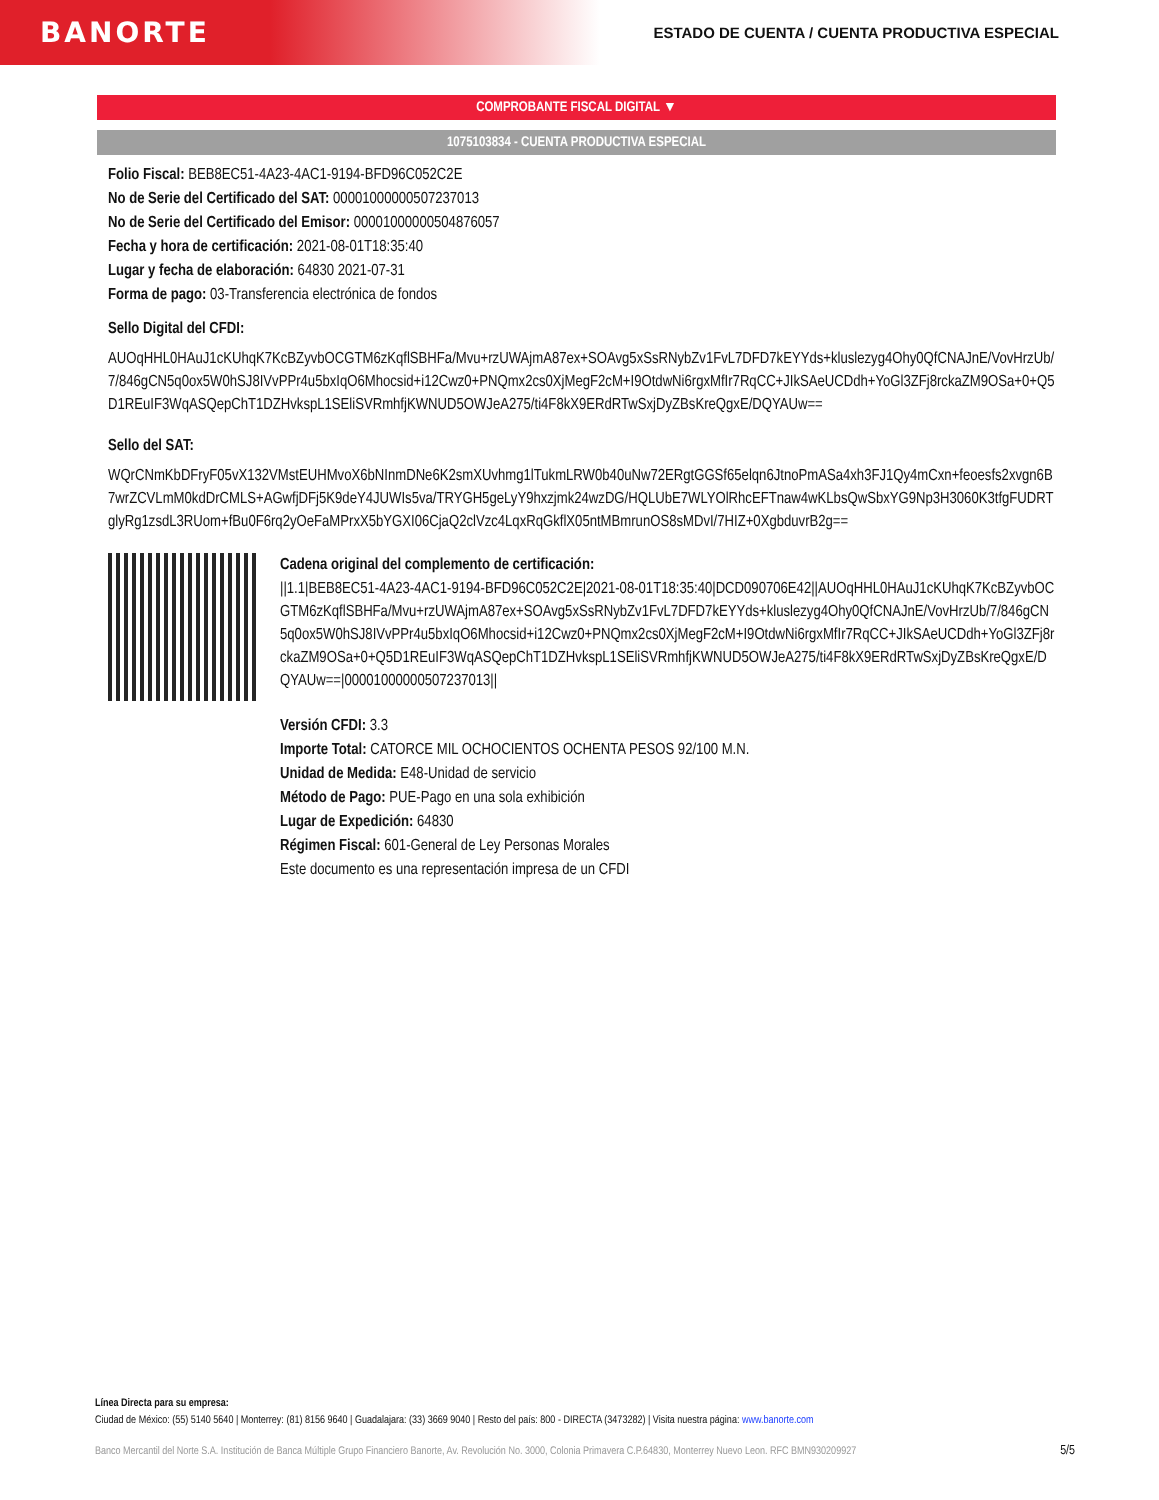BANORTE
ESTADO DE CUENTA / CUENTA PRODUCTIVA ESPECIAL
COMPROBANTE FISCAL DIGITAL ▼
1075103834 - CUENTA PRODUCTIVA ESPECIAL
Folio Fiscal: BEB8EC51-4A23-4AC1-9194-BFD96C052C2E
No de Serie del Certificado del SAT: 00001000000507237013
No de Serie del Certificado del Emisor: 00001000000504876057
Fecha y hora de certificación: 2021-08-01T18:35:40
Lugar y fecha de elaboración: 64830 2021-07-31
Forma de pago: 03-Transferencia electrónica de fondos
Sello Digital del CFDI:
AUOqHHL0HAuJ1cKUhqK7KcBZyvbOCGTM6zKqflSBHFa/Mvu+rzUWAjmA87ex+SOAvg5xSsRNybZv1FvL7DFD7kEYYds+kluslezyg4Ohy0QfCNAJnE/VovHrzUb/7/846gCN5q0ox5W0hSJ8IVvPPr4u5bxIqO6Mhocsid+i12Cwz0+PNQmx2cs0XjMegF2cM+I9OtdwNi6rgxMfIr7RqCC+JIkSAeUCDdh+YoGl3ZFj8rckaZM9OSa+0+Q5D1REuIF3WqASQepChT1DZHvkspL1SEliSVRmhfjKWNUD5OWJeA275/ti4F8kX9ERdRTwSxjDyZBsKreQgxE/DQYAUw==
Sello del SAT:
WQrCNmKbDFryF05vX132VMstEUHMvoX6bNInmDNe6K2smXUvhmg1lTukmLRW0b40uNw72ERgtGGSf65elqn6JtnoPmASa4xh3FJ1Qy4mCxn+feoesfs2xvgn6B7wrZCVLmM0kdDrCMLS+AGwfjDFj5K9deY4JUWIs5va/TRYGH5geLyY9hxzjmk24wzDG/HQLUbE7WLYOlRhcEFTnaw4wKLbsQwSbxYG9Np3H3060K3tfgFUDRTglyRg1zsdL3RUom+fBu0F6rq2yOeFaMPrxX5bYGXI06CjaQ2clVzc4LqxRqGkflX05ntMBmrunOS8sMDvI/7HIZ+0XgbduvrB2g==
Cadena original del complemento de certificación:
||1.1|BEB8EC51-4A23-4AC1-9194-BFD96C052C2E|2021-08-01T18:35:40|DCD090706E42||AUOqHHL0HAuJ1cKUhqK7KcBZyvbOCGTM6zKqflSBHFa/Mvu+rzUWAjmA87ex+SOAvg5xSsRNybZv1FvL7DFD7kEYYds+kluslezyg4Ohy0QfCNAJnE/VovHrzUb/7/846gCN5q0ox5W0hSJ8IVvPPr4u5bxIqO6Mhocsid+i12Cwz0+PNQmx2cs0XjMegF2cM+I9OtdwNi6rgxMfIr7RqCC+JIkSAeUCDdh+YoGl3ZFj8rckaZM9OSa+0+Q5D1REuIF3WqASQepChT1DZHvkspL1SEliSVRmhfjKWNUD5OWJeA275/ti4F8kX9ERdRTwSxjDyZBsKreQgxE/DQYAUw==|00001000000507237013||
Versión CFDI: 3.3
Importe Total: CATORCE MIL OCHOCIENTOS OCHENTA PESOS 92/100 M.N.
Unidad de Medida: E48-Unidad de servicio
Método de Pago: PUE-Pago en una sola exhibición
Lugar de Expedición: 64830
Régimen Fiscal: 601-General de Ley Personas Morales
Este documento es una representación impresa de un CFDI
Línea Directa para su empresa:
Ciudad de México: (55) 5140 5640 | Monterrey: (81) 8156 9640 | Guadalajara: (33) 3669 9040 | Resto del país: 800 - DIRECTA (3473282) | Visita nuestra página: www.banorte.com
Banco Mercantil del Norte S.A. Institución de Banca Múltiple Grupo Financiero Banorte, Av. Revolución No. 3000, Colonia Primavera C.P.64830, Monterrey Nuevo Leon. RFC BMN930209927 5/5